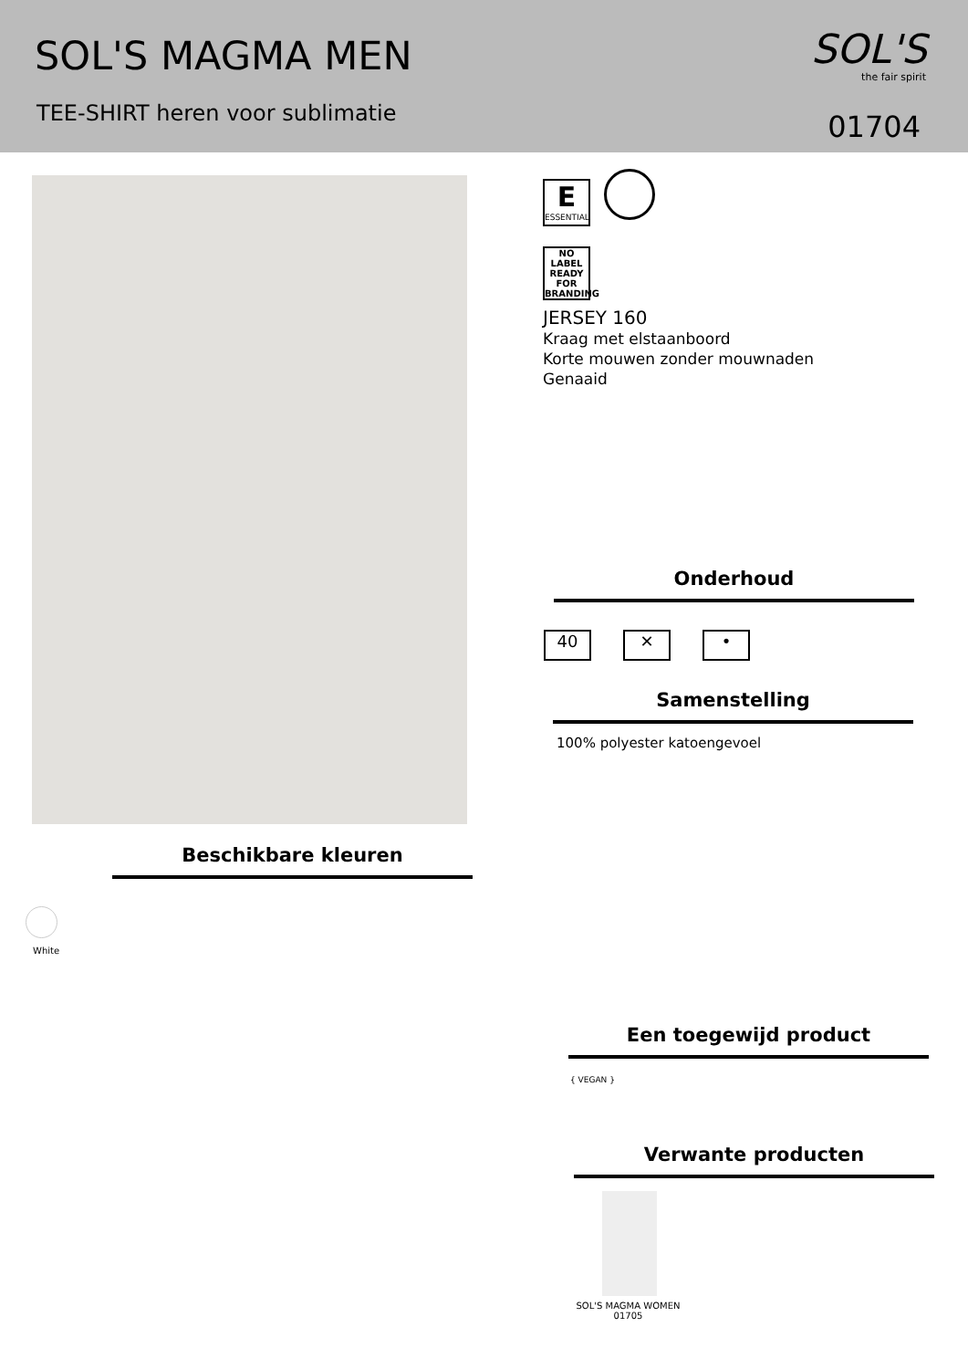SOL'S MAGMA MEN
TEE-SHIRT heren voor sublimatie
SOL'S
the fair spirit
01704
Beschikbare kleuren
White
E
ESSENTIAL
NO LABEL
READY FOR
BRANDING
JERSEY 160
Kraag met elstaanboord
Korte mouwen zonder mouwnaden
Genaaid
Onderhoud
40 ✕ •
Samenstelling
100% polyester katoengevoel
Een toegewijd product
{ VEGAN }
Verwante producten
SOL'S MAGMA WOMEN
01705